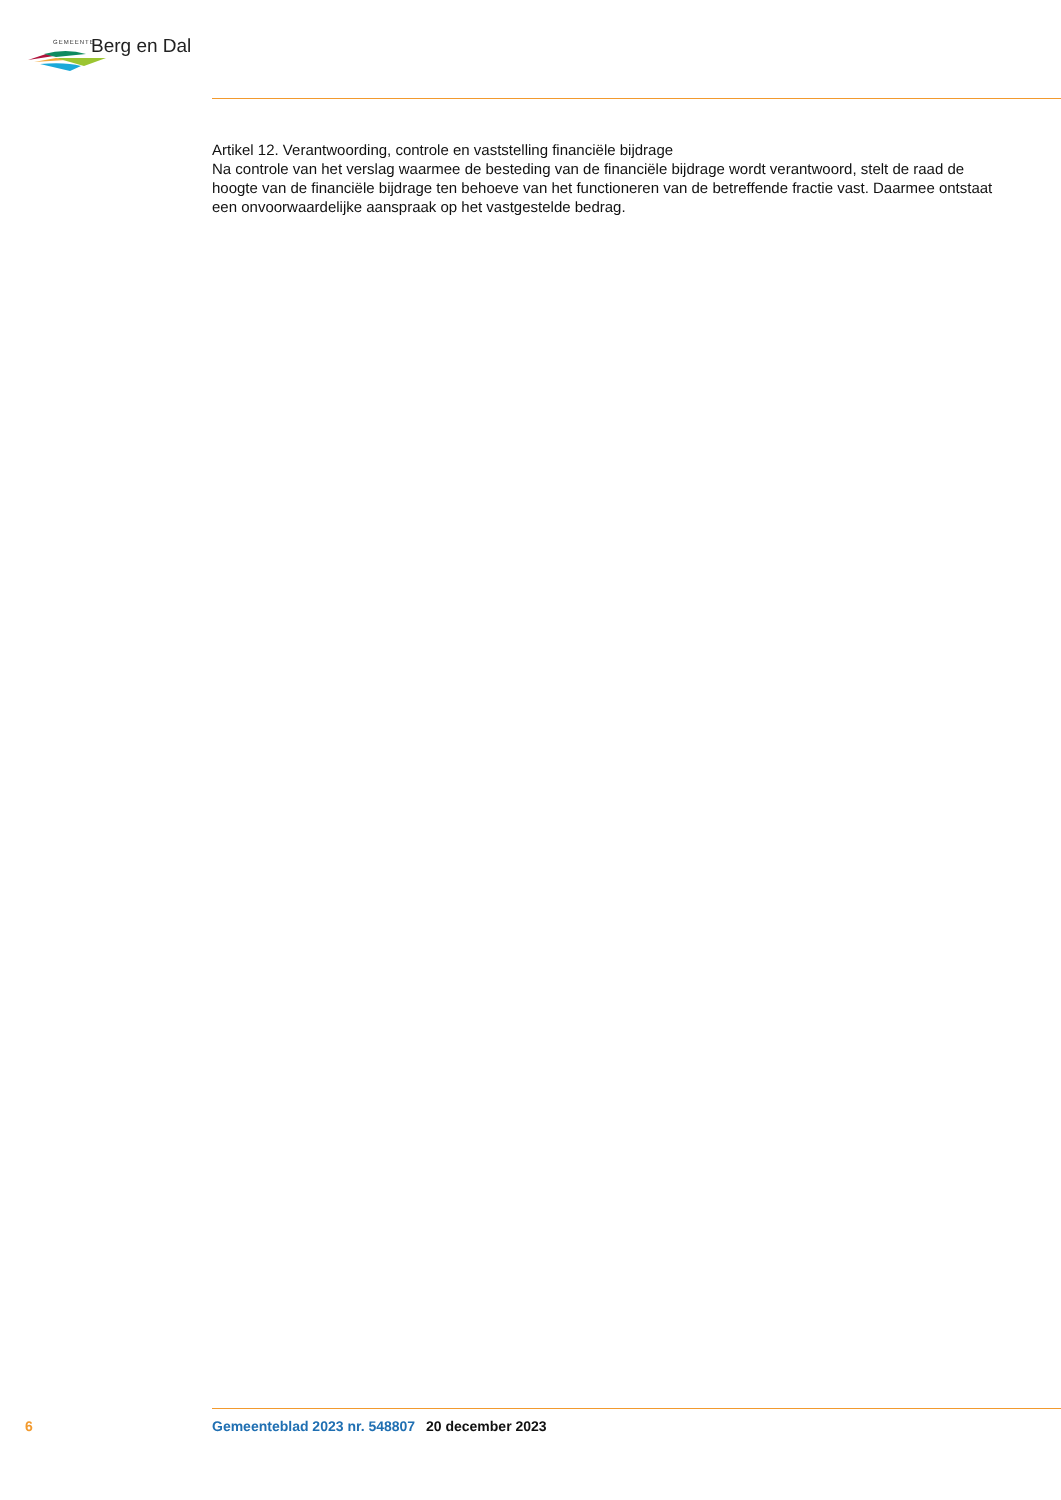GEMEENTE Berg en Dal
Artikel 12. Verantwoording, controle en vaststelling financiële bijdrage
Na controle van het verslag waarmee de besteding van de financiële bijdrage wordt verantwoord, stelt de raad de hoogte van de financiële bijdrage ten behoeve van het functioneren van de betreffende fractie vast. Daarmee ontstaat een onvoorwaardelijke aanspraak op het vastgestelde bedrag.
6 Gemeenteblad 2023 nr. 548807 20 december 2023